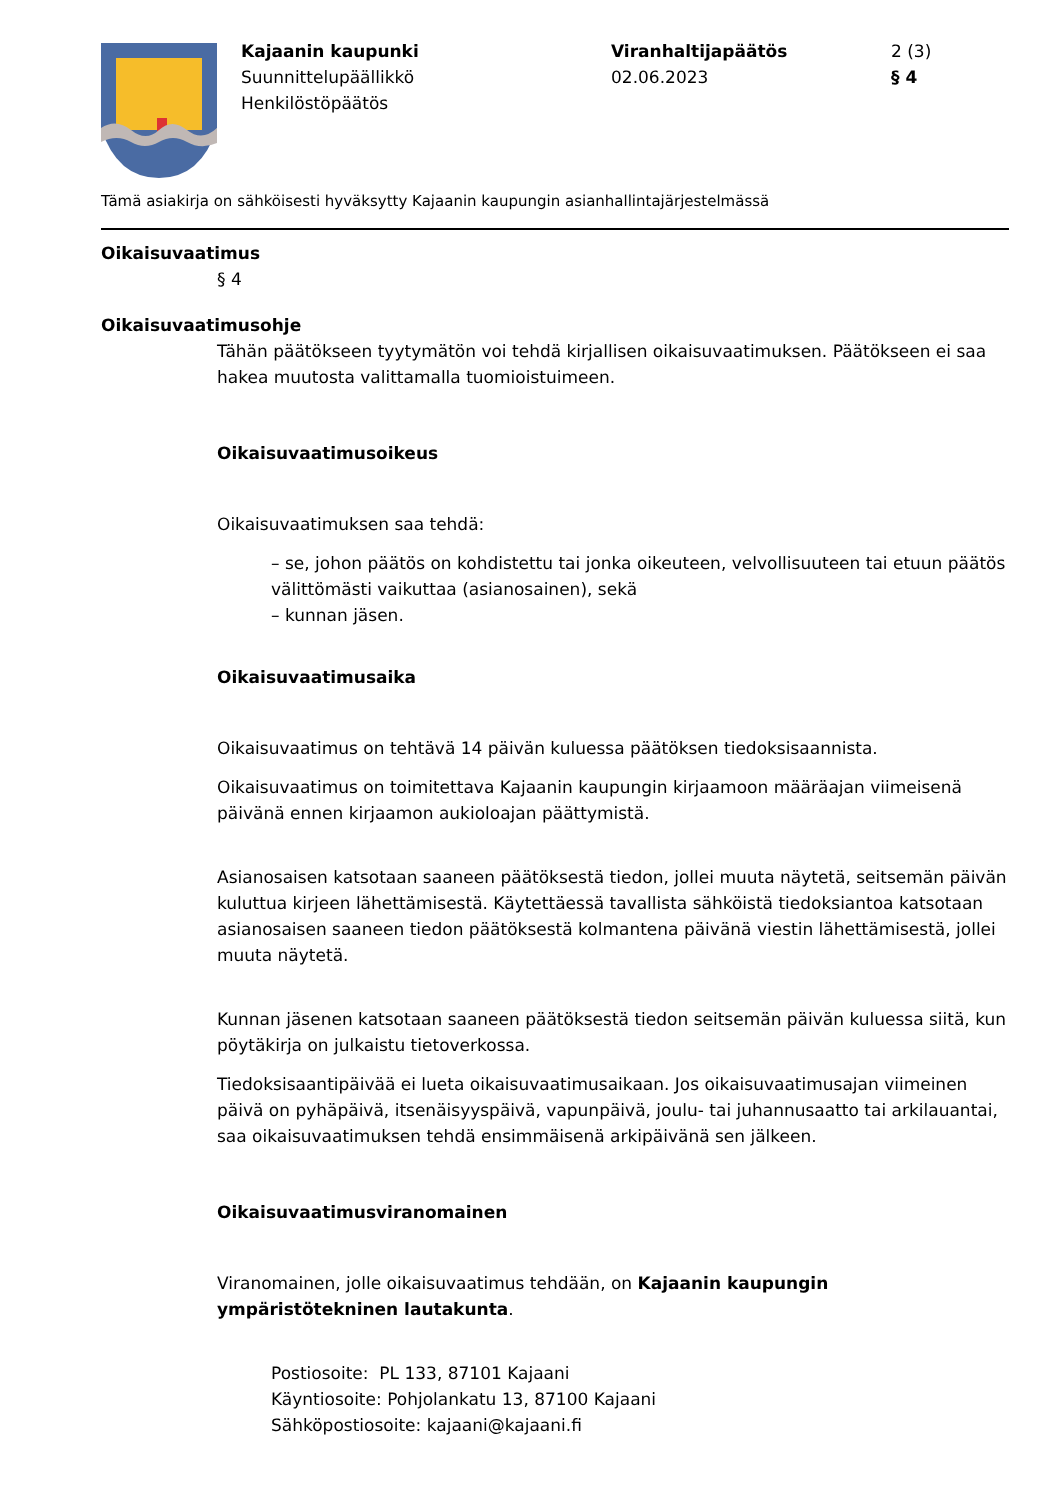Kajaanin kaupunki
Suunnittelupäällikkö
Henkilöstöpäätös
Viranhaltijapäätös
02.06.2023
2 (3)
§ 4
Tämä asiakirja on sähköisesti hyväksytty Kajaanin kaupungin asianhallintajärjestelmässä
Oikaisuvaatimus
§ 4
Oikaisuvaatimusohje
Tähän päätökseen tyytymätön voi tehdä kirjallisen oikaisuvaatimuksen. Päätökseen ei saa hakea muutosta valittamalla tuomioistuimeen.
Oikaisuvaatimusoikeus
Oikaisuvaatimuksen saa tehdä:
– se, johon päätös on kohdistettu tai jonka oikeuteen, velvollisuuteen tai etuun päätös välittömästi vaikuttaa (asianosainen), sekä
– kunnan jäsen.
Oikaisuvaatimusaika
Oikaisuvaatimus on tehtävä 14 päivän kuluessa päätöksen tiedoksisaannista.
Oikaisuvaatimus on toimitettava Kajaanin kaupungin kirjaamoon määräajan viimeisenä päivänä ennen kirjaamon aukioloajan päättymistä.
Asianosaisen katsotaan saaneen päätöksestä tiedon, jollei muuta näytetä, seitsemän päivän kuluttua kirjeen lähettämisestä. Käytettäessä tavallista sähköistä tiedoksiantoa katsotaan asianosaisen saaneen tiedon päätöksestä kolmantena päivänä viestin lähettämisestä, jollei muuta näytetä.
Kunnan jäsenen katsotaan saaneen päätöksestä tiedon seitsemän päivän kuluessa siitä, kun pöytäkirja on julkaistu tietoverkossa.
Tiedoksisaantipäivää ei lueta oikaisuvaatimusaikaan. Jos oikaisuvaatimusajan viimeinen päivä on pyhäpäivä, itsenäisyyspäivä, vapunpäivä, joulu- tai juhannusaatto tai arkilauantai, saa oikaisuvaatimuksen tehdä ensimmäisenä arkipäivänä sen jälkeen.
Oikaisuvaatimusviranomainen
Viranomainen, jolle oikaisuvaatimus tehdään, on Kajaanin kaupungin ympäristötekninen lautakunta.
Postiosoite: PL 133, 87101 Kajaani
Käyntiosoite: Pohjolankatu 13, 87100 Kajaani
Sähköpostiosoite: kajaani@kajaani.fi